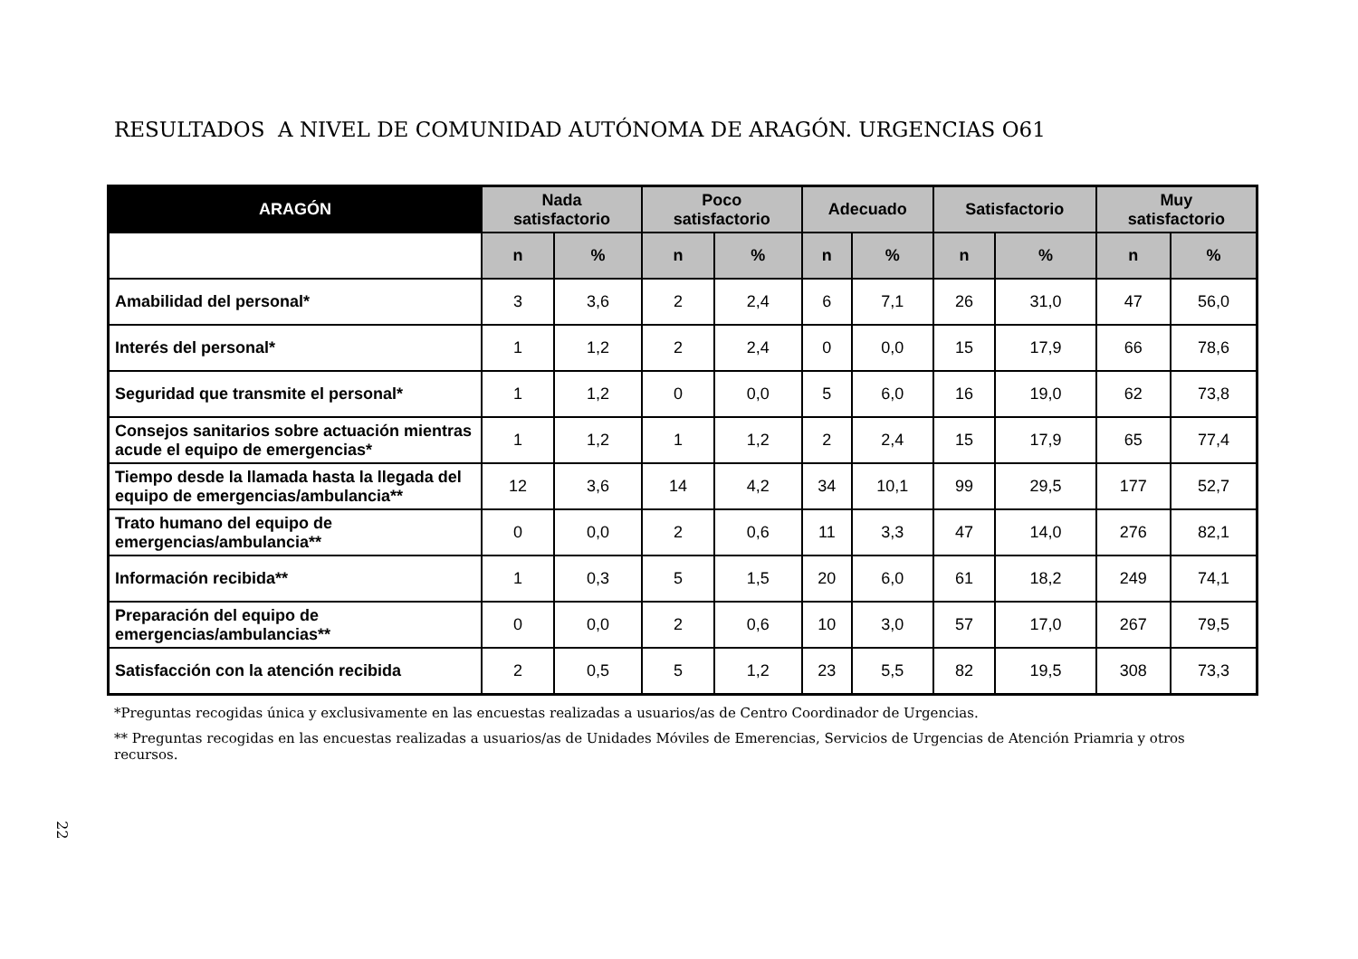RESULTADOS A NIVEL DE COMUNIDAD AUTÓNOMA DE ARAGÓN. URGENCIAS O61
| ARAGÓN | Nada satisfactorio | | Poco satisfactorio | | Adecuado | | Satisfactorio | | Muy satisfactorio | |
| --- | --- | --- | --- | --- | --- | --- | --- | --- | --- | --- |
| | n | % | n | % | n | % | n | % | n | % |
| Amabilidad del personal* | 3 | 3,6 | 2 | 2,4 | 6 | 7,1 | 26 | 31,0 | 47 | 56,0 |
| Interés del personal* | 1 | 1,2 | 2 | 2,4 | 0 | 0,0 | 15 | 17,9 | 66 | 78,6 |
| Seguridad que transmite el personal* | 1 | 1,2 | 0 | 0,0 | 5 | 6,0 | 16 | 19,0 | 62 | 73,8 |
| Consejos sanitarios sobre actuación mientras acude el equipo de emergencias* | 1 | 1,2 | 1 | 1,2 | 2 | 2,4 | 15 | 17,9 | 65 | 77,4 |
| Tiempo desde la llamada hasta la llegada del equipo de emergencias/ambulancia** | 12 | 3,6 | 14 | 4,2 | 34 | 10,1 | 99 | 29,5 | 177 | 52,7 |
| Trato humano del equipo de emergencias/ambulancia** | 0 | 0,0 | 2 | 0,6 | 11 | 3,3 | 47 | 14,0 | 276 | 82,1 |
| Información recibida** | 1 | 0,3 | 5 | 1,5 | 20 | 6,0 | 61 | 18,2 | 249 | 74,1 |
| Preparación del equipo de emergencias/ambulancias** | 0 | 0,0 | 2 | 0,6 | 10 | 3,0 | 57 | 17,0 | 267 | 79,5 |
| Satisfacción con la atención recibida | 2 | 0,5 | 5 | 1,2 | 23 | 5,5 | 82 | 19,5 | 308 | 73,3 |
*Preguntas recogidas única y exclusivamente en las encuestas realizadas a usuarios/as de Centro Coordinador de Urgencias.
** Preguntas recogidas en las encuestas realizadas a usuarios/as de Unidades Móviles de Emerencias, Servicios de Urgencias de Atención Priamria y otros recursos.
22